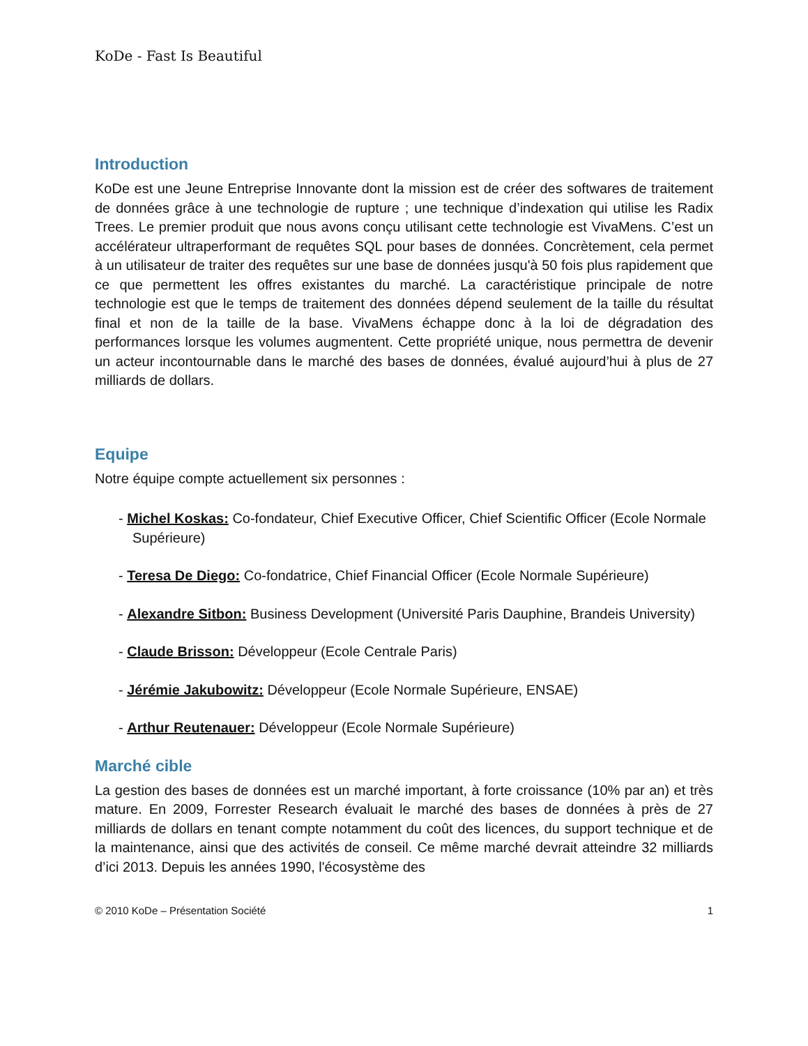KoDe - Fast Is Beautiful
Introduction
KoDe est une Jeune Entreprise Innovante dont la mission est de créer des softwares de traitement de données grâce à une technologie de rupture ; une technique d’indexation qui utilise les Radix Trees. Le premier produit que nous avons conçu utilisant cette technologie est VivaMens. C’est un accélérateur ultraperformant de requêtes SQL pour bases de données. Concrètement, cela permet à un utilisateur de traiter des requêtes sur une base de données jusqu'à 50 fois plus rapidement que ce que permettent les offres existantes du marché. La caractéristique principale de notre technologie est que le temps de traitement des données dépend seulement de la taille du résultat final et non de la taille de la base. VivaMens échappe donc à la loi de dégradation des performances lorsque les volumes augmentent. Cette propriété unique, nous permettra de devenir un acteur incontournable dans le marché des bases de données, évalué aujourd’hui à plus de 27 milliards de dollars.
Equipe
Notre équipe compte actuellement six personnes :
- Michel Koskas: Co-fondateur, Chief Executive Officer, Chief Scientific Officer (Ecole Normale Supérieure)
- Teresa De Diego: Co-fondatrice, Chief Financial Officer (Ecole Normale Supérieure)
- Alexandre Sitbon: Business Development (Université Paris Dauphine, Brandeis University)
- Claude Brisson: Développeur (Ecole Centrale Paris)
- Jérémie Jakubowitz: Développeur (Ecole Normale Supérieure, ENSAE)
- Arthur Reutenauer: Développeur (Ecole Normale Supérieure)
Marché cible
La gestion des bases de données est un marché important, à forte croissance (10% par an) et très mature. En 2009, Forrester Research évaluait le marché des bases de données à près de 27 milliards de dollars en tenant compte notamment du coût des licences, du support technique et de la maintenance, ainsi que des activités de conseil. Ce même marché devrait atteindre 32 milliards d’ici 2013. Depuis les années 1990, l'écosystème des
© 2010 KoDe – Présentation Société 1